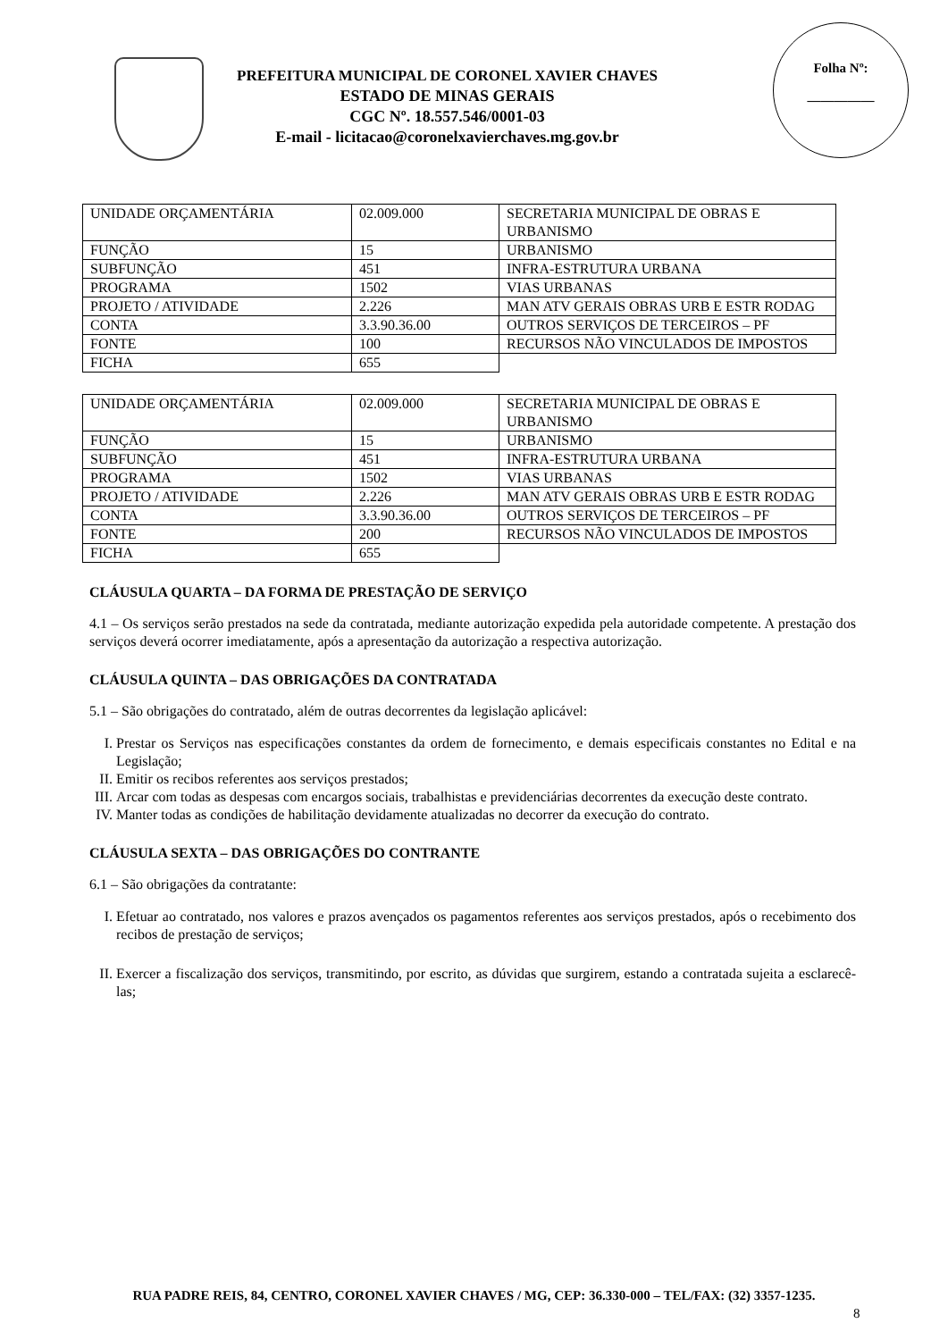PREFEITURA MUNICIPAL DE CORONEL XAVIER CHAVES
ESTADO DE MINAS GERAIS
CGC Nº. 18.557.546/0001-03
E-mail - licitacao@coronelxavierchaves.mg.gov.br
Folha Nº:
__________
| UNIDADE ORÇAMENTÁRIA | 02.009.000 | SECRETARIA MUNICIPAL DE OBRAS E URBANISMO |
| FUNÇÃO | 15 | URBANISMO |
| SUBFUNÇÃO | 451 | INFRA-ESTRUTURA URBANA |
| PROGRAMA | 1502 | VIAS URBANAS |
| PROJETO / ATIVIDADE | 2.226 | MAN ATV GERAIS OBRAS URB E ESTR RODAG |
| CONTA | 3.3.90.36.00 | OUTROS SERVIÇOS DE TERCEIROS – PF |
| FONTE | 100 | RECURSOS NÃO VINCULADOS DE IMPOSTOS |
| FICHA | 655 | |
| UNIDADE ORÇAMENTÁRIA | 02.009.000 | SECRETARIA MUNICIPAL DE OBRAS E URBANISMO |
| FUNÇÃO | 15 | URBANISMO |
| SUBFUNÇÃO | 451 | INFRA-ESTRUTURA URBANA |
| PROGRAMA | 1502 | VIAS URBANAS |
| PROJETO / ATIVIDADE | 2.226 | MAN ATV GERAIS OBRAS URB E ESTR RODAG |
| CONTA | 3.3.90.36.00 | OUTROS SERVIÇOS DE TERCEIROS – PF |
| FONTE | 200 | RECURSOS NÃO VINCULADOS DE IMPOSTOS |
| FICHA | 655 | |
CLÁUSULA QUARTA – DA FORMA DE PRESTAÇÃO DE SERVIÇO
4.1 – Os serviços serão prestados na sede da contratada, mediante autorização expedida pela autoridade competente. A prestação dos serviços deverá ocorrer imediatamente, após a apresentação da autorização a respectiva autorização.
CLÁUSULA QUINTA – DAS OBRIGAÇÕES DA CONTRATADA
5.1 – São obrigações do contratado, além de outras decorrentes da legislação aplicável:
I. Prestar os Serviços nas especificações constantes da ordem de fornecimento, e demais especificais constantes no Edital e na Legislação;
II. Emitir os recibos referentes aos serviços prestados;
III. Arcar com todas as despesas com encargos sociais, trabalhistas e previdenciárias decorrentes da execução deste contrato.
IV. Manter todas as condições de habilitação devidamente atualizadas no decorrer da execução do contrato.
CLÁUSULA SEXTA – DAS OBRIGAÇÕES DO CONTRANTE
6.1 – São obrigações da contratante:
I. Efetuar ao contratado, nos valores e prazos avençados os pagamentos referentes aos serviços prestados, após o recebimento dos recibos de prestação de serviços;
II. Exercer a fiscalização dos serviços, transmitindo, por escrito, as dúvidas que surgirem, estando a contratada sujeita a esclarecê-las;
RUA PADRE REIS, 84, CENTRO, CORONEL XAVIER CHAVES / MG, CEP: 36.330-000 – TEL/FAX: (32) 3357-1235.
8